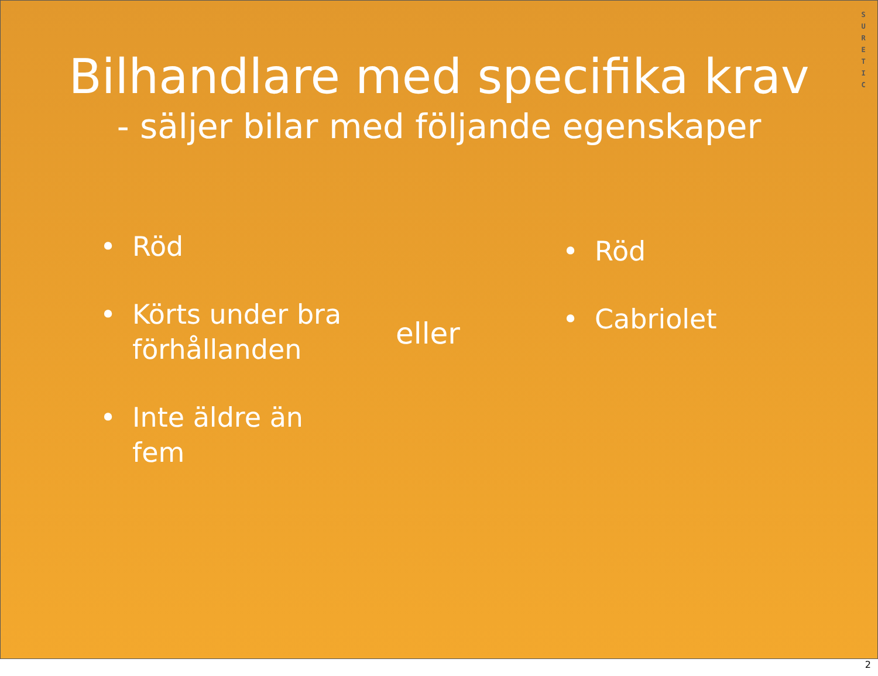S U R E T I C
Bilhandlare med specifika krav
- säljer bilar med följande egenskaper
• Röd
• Körts under bra förhållanden
• Inte äldre än fem
eller
• Röd
• Cabriolet
2